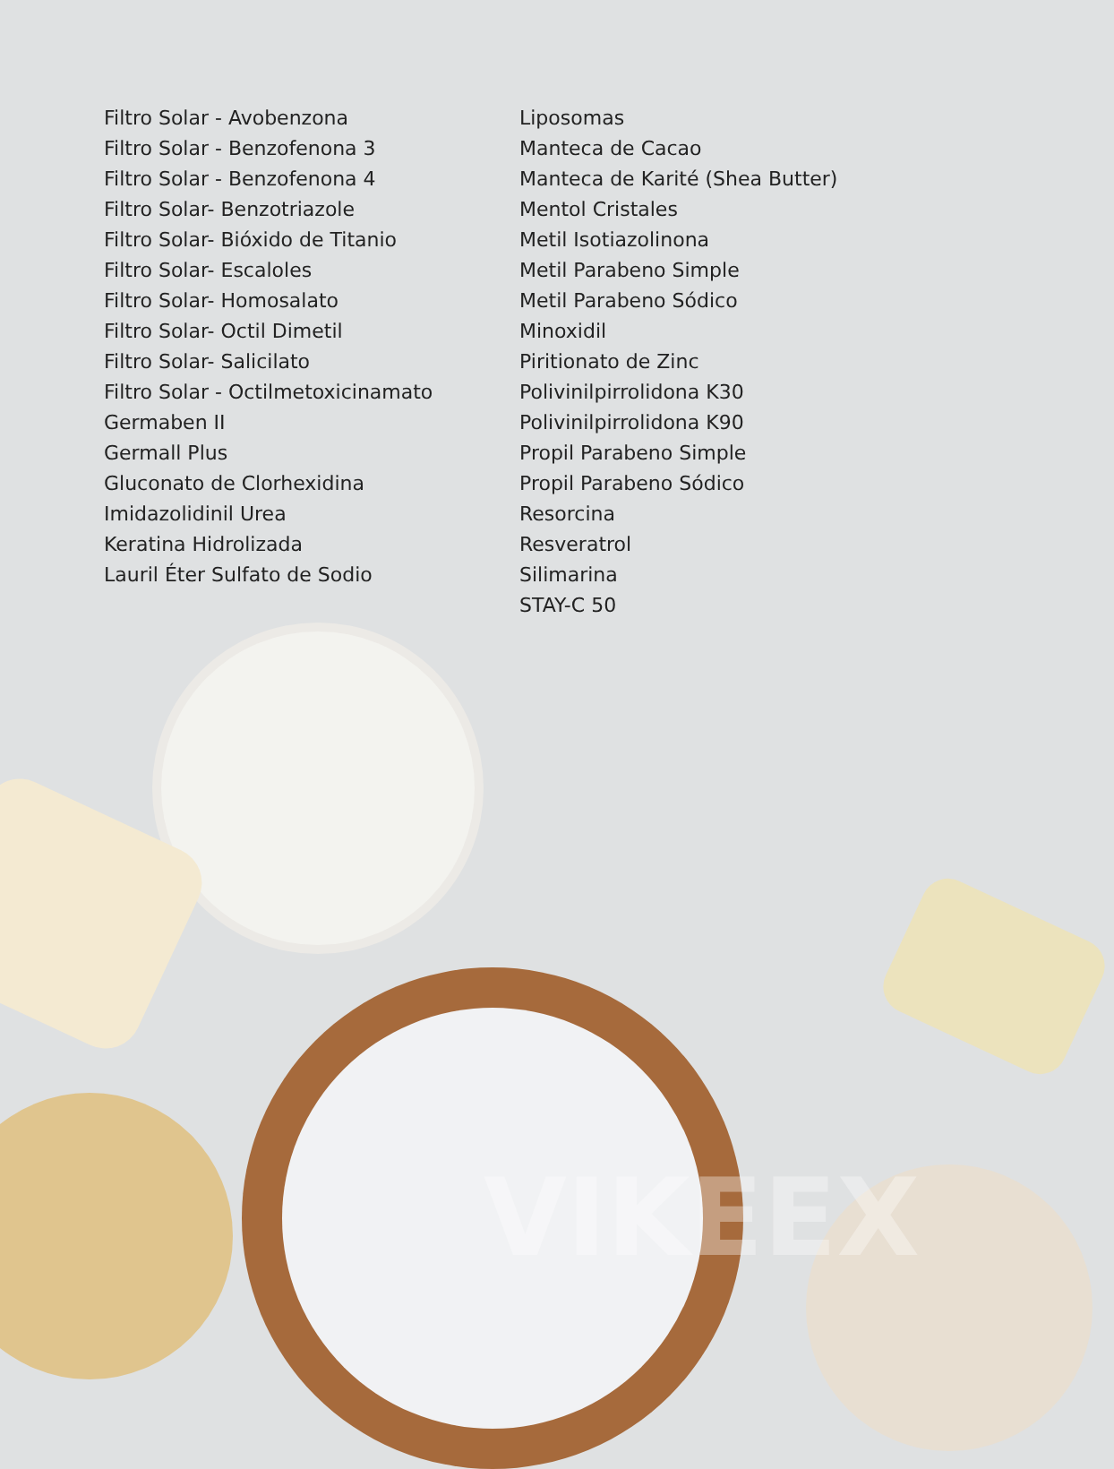VIKEEX
Filtro Solar - Avobenzona
Filtro Solar - Benzofenona 3
Filtro Solar - Benzofenona 4
Filtro Solar- Benzotriazole
Filtro Solar- Bióxido de Titanio
Filtro Solar- Escaloles
Filtro Solar- Homosalato
Filtro Solar- Octil Dimetil
Filtro Solar- Salicilato
Filtro Solar - Octilmetoxicinamato
Germaben II
Germall Plus
Gluconato de Clorhexidina
Imidazolidinil Urea
Keratina Hidrolizada
Lauril Éter Sulfato de Sodio
Liposomas
Manteca de Cacao
Manteca de Karité (Shea Butter)
Mentol Cristales
Metil Isotiazolinona
Metil Parabeno Simple
Metil Parabeno Sódico
Minoxidil
Piritionato de Zinc
Polivinilpirrolidona K30
Polivinilpirrolidona K90
Propil Parabeno Simple
Propil Parabeno Sódico
Resorcina
Resveratrol
Silimarina
STAY-C 50